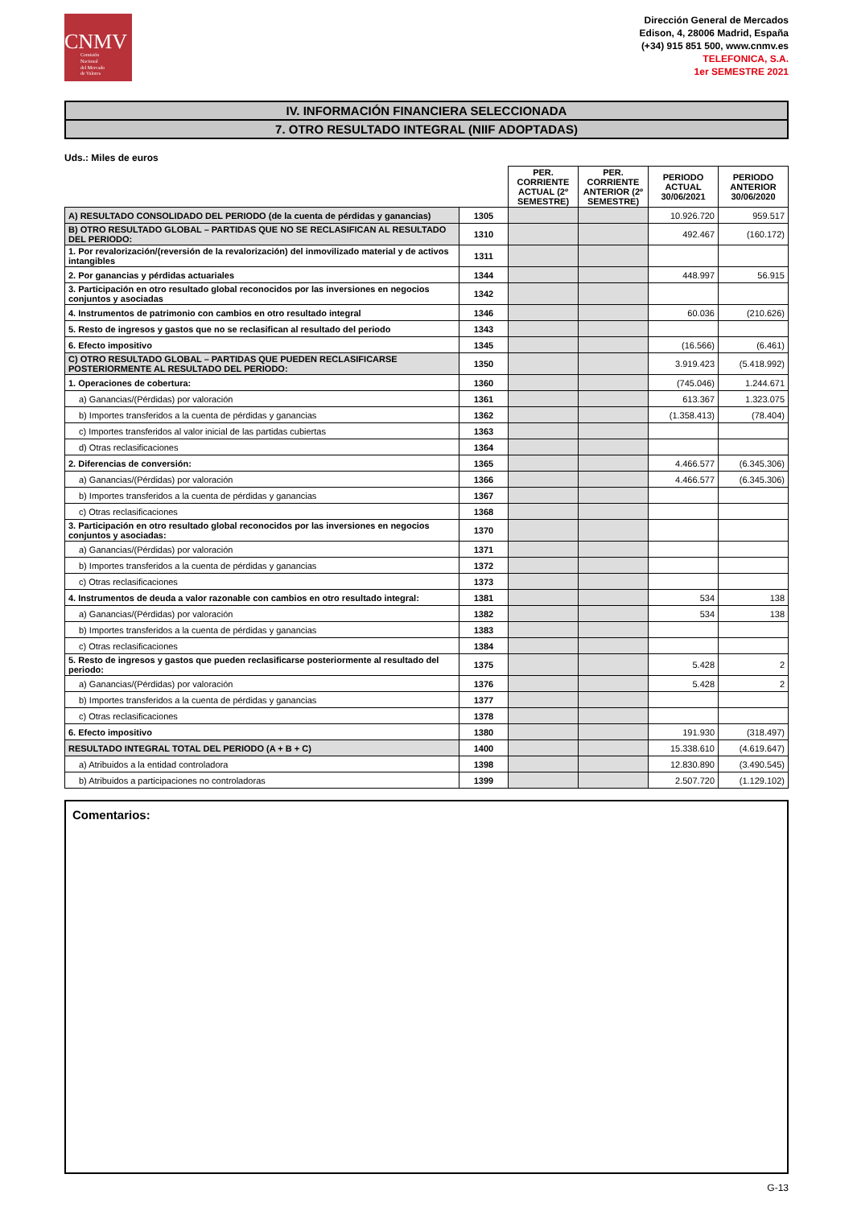CNMV
Comisión
Nacional
del Mercado
de Valores
Dirección General de Mercados
Edison, 4, 28006 Madrid, España
(+34) 915 851 500, www.cnmv.es
TELEFONICA, S.A.
1er SEMESTRE 2021
IV. INFORMACIÓN FINANCIERA SELECCIONADA
7. OTRO RESULTADO INTEGRAL (NIIF ADOPTADAS)
Uds.: Miles de euros
| | | PER. CORRIENTE ACTUAL (2º SEMESTRE) | PER. CORRIENTE ANTERIOR (2º SEMESTRE) | PERIODO ACTUAL 30/06/2021 | PERIODO ANTERIOR 30/06/2020 |
| --- | --- | --- | --- | --- | --- |
| A) RESULTADO CONSOLIDADO DEL PERIODO (de la cuenta de pérdidas y ganancias) | 1305 | | | 10.926.720 | 959.517 |
| B) OTRO RESULTADO GLOBAL – PARTIDAS QUE NO SE RECLASIFICAN AL RESULTADO DEL PERIODO: | 1310 | | | 492.467 | (160.172) |
| 1. Por revalorización/(reversión de la revalorización) del inmovilizado material y de activos intangibles | 1311 | | | | |
| 2. Por ganancias y pérdidas actuariales | 1344 | | | 448.997 | 56.915 |
| 3. Participación en otro resultado global reconocidos por las inversiones en negocios conjuntos y asociadas | 1342 | | | | |
| 4. Instrumentos de patrimonio con cambios en otro resultado integral | 1346 | | | 60.036 | (210.626) |
| 5. Resto de ingresos y gastos que no se reclasifican al resultado del periodo | 1343 | | | | |
| 6. Efecto impositivo | 1345 | | | (16.566) | (6.461) |
| C) OTRO RESULTADO GLOBAL – PARTIDAS QUE PUEDEN RECLASIFICARSE POSTERIORMENTE AL RESULTADO DEL PERIODO: | 1350 | | | 3.919.423 | (5.418.992) |
| 1. Operaciones de cobertura: | 1360 | | | (745.046) | 1.244.671 |
| a) Ganancias/(Pérdidas) por valoración | 1361 | | | 613.367 | 1.323.075 |
| b) Importes transferidos a la cuenta de pérdidas y ganancias | 1362 | | | (1.358.413) | (78.404) |
| c) Importes transferidos al valor inicial de las partidas cubiertas | 1363 | | | | |
| d) Otras reclasificaciones | 1364 | | | | |
| 2. Diferencias de conversión: | 1365 | | | 4.466.577 | (6.345.306) |
| a) Ganancias/(Pérdidas) por valoración | 1366 | | | 4.466.577 | (6.345.306) |
| b) Importes transferidos a la cuenta de pérdidas y ganancias | 1367 | | | | |
| c) Otras reclasificaciones | 1368 | | | | |
| 3. Participación en otro resultado global reconocidos por las inversiones en negocios conjuntos y asociadas: | 1370 | | | | |
| a) Ganancias/(Pérdidas) por valoración | 1371 | | | | |
| b) Importes transferidos a la cuenta de pérdidas y ganancias | 1372 | | | | |
| c) Otras reclasificaciones | 1373 | | | | |
| 4. Instrumentos de deuda a valor razonable con cambios en otro resultado integral: | 1381 | | | 534 | 138 |
| a) Ganancias/(Pérdidas) por valoración | 1382 | | | 534 | 138 |
| b) Importes transferidos a la cuenta de pérdidas y ganancias | 1383 | | | | |
| c) Otras reclasificaciones | 1384 | | | | |
| 5. Resto de ingresos y gastos que pueden reclasificarse posteriormente al resultado del periodo: | 1375 | | | 5.428 | 2 |
| a) Ganancias/(Pérdidas) por valoración | 1376 | | | 5.428 | 2 |
| b) Importes transferidos a la cuenta de pérdidas y ganancias | 1377 | | | | |
| c) Otras reclasificaciones | 1378 | | | | |
| 6. Efecto impositivo | 1380 | | | 191.930 | (318.497) |
| RESULTADO INTEGRAL TOTAL DEL PERIODO (A + B + C) | 1400 | | | 15.338.610 | (4.619.647) |
| a) Atribuidos a la entidad controladora | 1398 | | | 12.830.890 | (3.490.545) |
| b) Atribuidos a participaciones no controladoras | 1399 | | | 2.507.720 | (1.129.102) |
Comentarios:
G-13